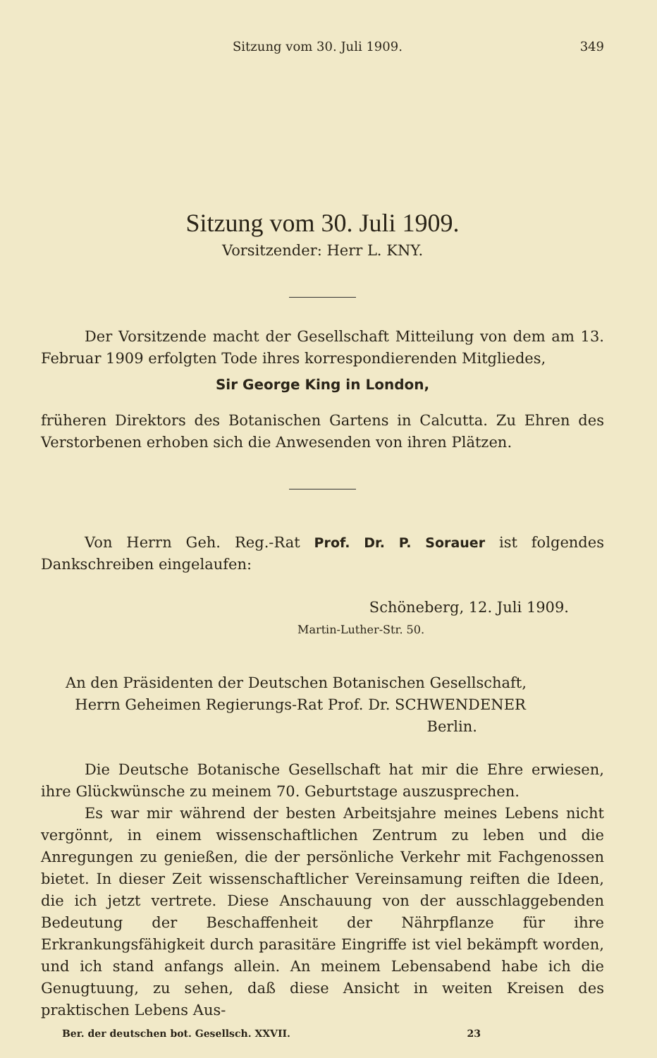Sitzung vom 30. Juli 1909. 349
Sitzung vom 30. Juli 1909.
Vorsitzender: Herr L. KNY.
Der Vorsitzende macht der Gesellschaft Mitteilung von dem am 13. Februar 1909 erfolgten Tode ihres korrespondierenden Mitgliedes,
Sir George King in London,
früheren Direktors des Botanischen Gartens in Calcutta. Zu Ehren des Verstorbenen erhoben sich die Anwesenden von ihren Plätzen.
Von Herrn Geh. Reg.-Rat Prof. Dr. P. Sorauer ist folgendes Dankschreiben eingelaufen:
Schöneberg, 12. Juli 1909.
Martin-Luther-Str. 50.
An den Präsidenten der Deutschen Botanischen Gesellschaft,
Herrn Geheimen Regierungs-Rat Prof. Dr. SCHWENDENER
Berlin.
Die Deutsche Botanische Gesellschaft hat mir die Ehre erwiesen, ihre Glückwünsche zu meinem 70. Geburtstage auszusprechen.
Es war mir während der besten Arbeitsjahre meines Lebens nicht vergönnt, in einem wissenschaftlichen Zentrum zu leben und die Anregungen zu genießen, die der persönliche Verkehr mit Fachgenossen bietet. In dieser Zeit wissenschaftlicher Vereinsamung reiften die Ideen, die ich jetzt vertrete. Diese Anschauung von der ausschlaggebenden Bedeutung der Beschaffenheit der Nährpflanze für ihre Erkrankungsfähigkeit durch parasitäre Eingriffe ist viel bekämpft worden, und ich stand anfangs allein. An meinem Lebensabend habe ich die Genugtuung, zu sehen, daß diese Ansicht in weiten Kreisen des praktischen Lebens Aus-
Ber. der deutschen bot. Gesellsch. XXVII. 23